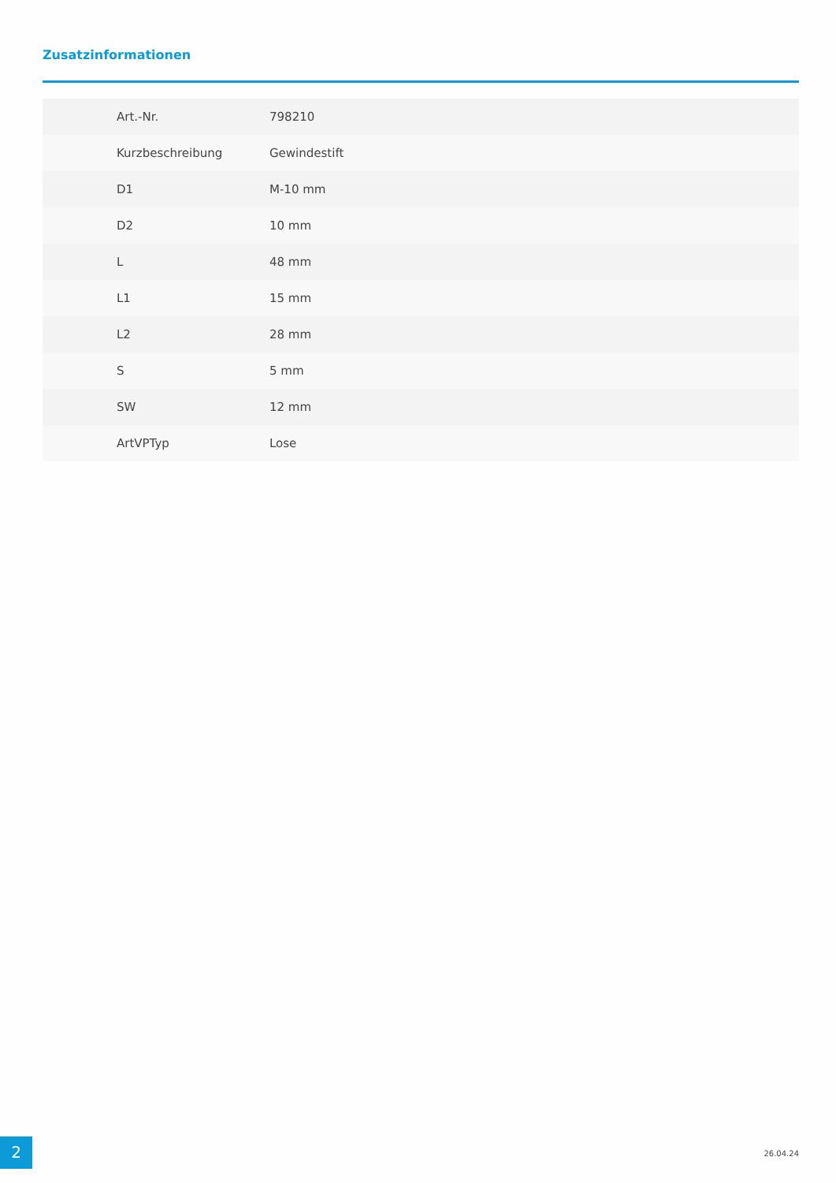Zusatzinformationen
| Art.-Nr. | 798210 |
| Kurzbeschreibung | Gewindestift |
| D1 | M-10 mm |
| D2 | 10 mm |
| L | 48 mm |
| L1 | 15 mm |
| L2 | 28 mm |
| S | 5 mm |
| SW | 12 mm |
| ArtVPTyp | Lose |
2 26.04.24